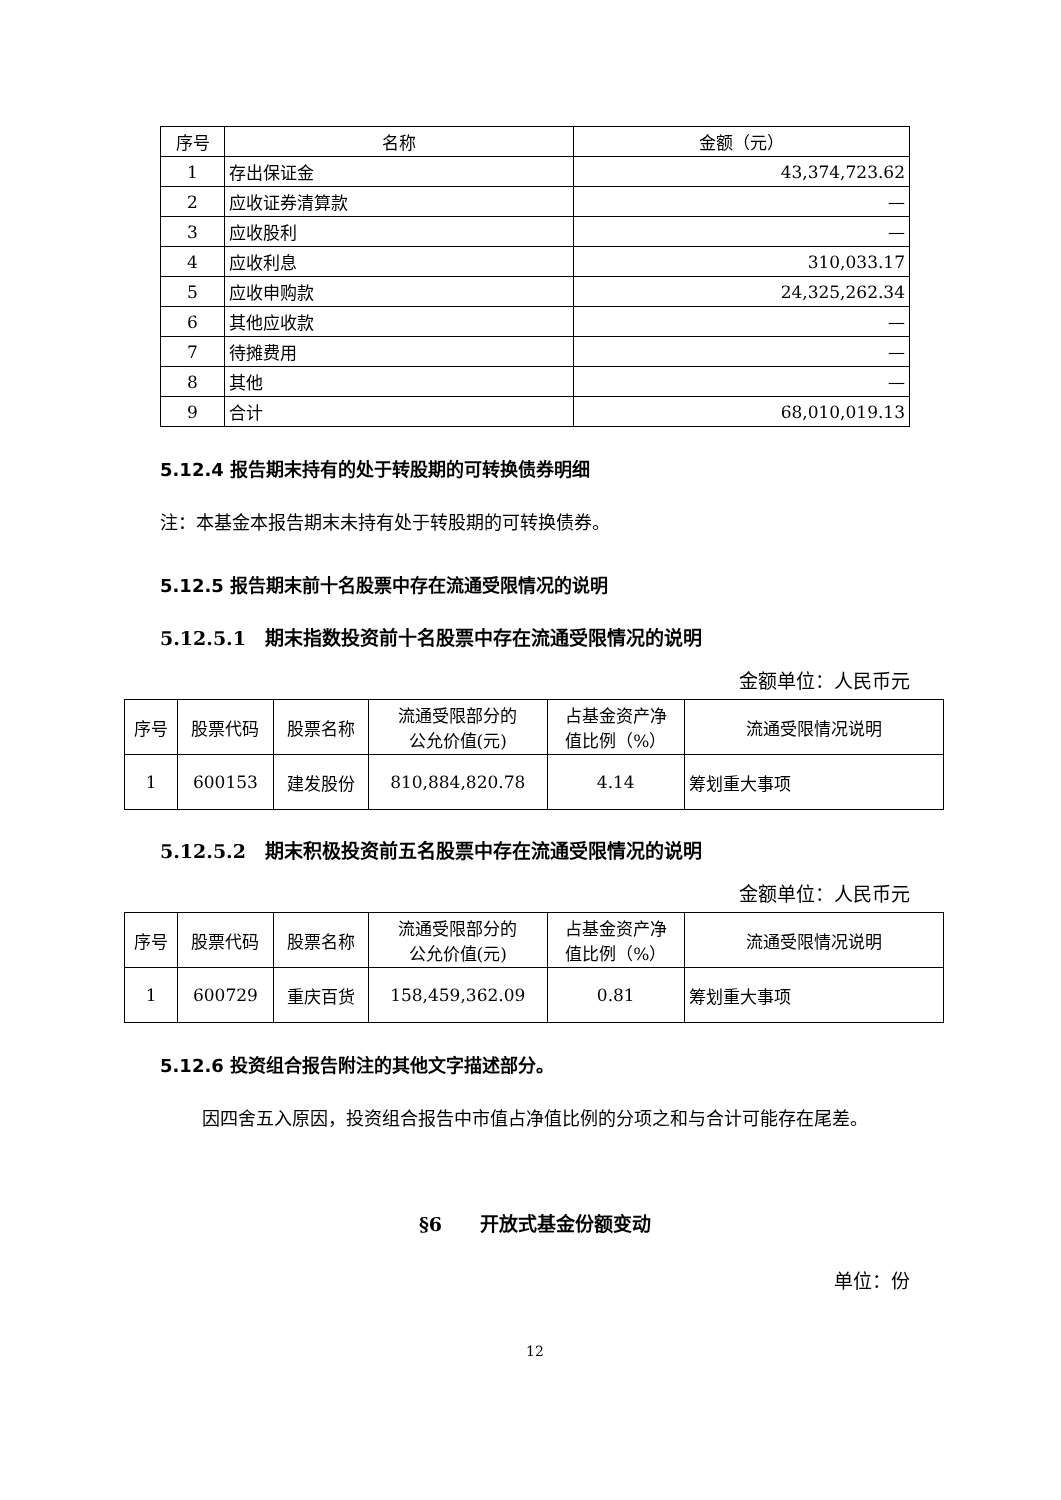| 序号 | 名称 | 金额（元） |
| --- | --- | --- |
| 1 | 存出保证金 | 43,374,723.62 |
| 2 | 应收证券清算款 | — |
| 3 | 应收股利 | — |
| 4 | 应收利息 | 310,033.17 |
| 5 | 应收申购款 | 24,325,262.34 |
| 6 | 其他应收款 | — |
| 7 | 待摊费用 | — |
| 8 | 其他 | — |
| 9 | 合计 | 68,010,019.13 |
5.12.4 报告期末持有的处于转股期的可转换债券明细
注：本基金本报告期末未持有处于转股期的可转换债券。
5.12.5 报告期末前十名股票中存在流通受限情况的说明
5.12.5.1　期末指数投资前十名股票中存在流通受限情况的说明
金额单位：人民币元
| 序号 | 股票代码 | 股票名称 | 流通受限部分的 公允价值(元) | 占基金资产净 值比例（%） | 流通受限情况说明 |
| --- | --- | --- | --- | --- | --- |
| 1 | 600153 | 建发股份 | 810,884,820.78 | 4.14 | 筹划重大事项 |
5.12.5.2　期末积极投资前五名股票中存在流通受限情况的说明
金额单位：人民币元
| 序号 | 股票代码 | 股票名称 | 流通受限部分的 公允价值(元) | 占基金资产净 值比例（%） | 流通受限情况说明 |
| --- | --- | --- | --- | --- | --- |
| 1 | 600729 | 重庆百货 | 158,459,362.09 | 0.81 | 筹划重大事项 |
5.12.6 投资组合报告附注的其他文字描述部分。
因四舍五入原因，投资组合报告中市值占净值比例的分项之和与合计可能存在尾差。
§6　　开放式基金份额变动
单位：份
12